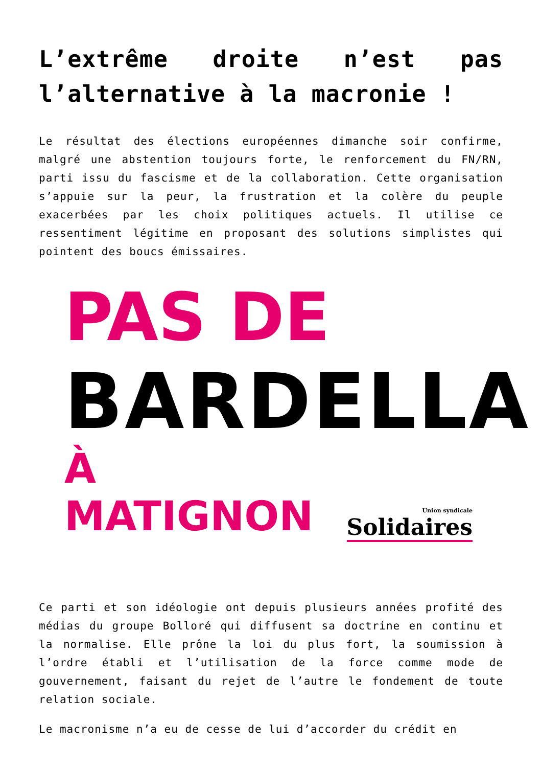L’extrême droite n’est pas l’alternative à la macronie !
Le résultat des élections européennes dimanche soir confirme, malgré une abstention toujours forte, le renforcement du FN/RN, parti issu du fascisme et de la collaboration. Cette organisation s’appuie sur la peur, la frustration et la colère du peuple exacerbées par les choix politiques actuels. Il utilise ce ressentiment légitime en proposant des solutions simplistes qui pointent des boucs émissaires.
PAS DE
BARDELLA
À MATIGNON
Union syndicale
Solidaires
Ce parti et son idéologie ont depuis plusieurs années profité des médias du groupe Bolloré qui diffusent sa doctrine en continu et la normalise. Elle prône la loi du plus fort, la soumission à l’ordre établi et l’utilisation de la force comme mode de gouvernement, faisant du rejet de l’autre le fondement de toute relation sociale.
Le macronisme n’a eu de cesse de lui d’accorder du crédit en